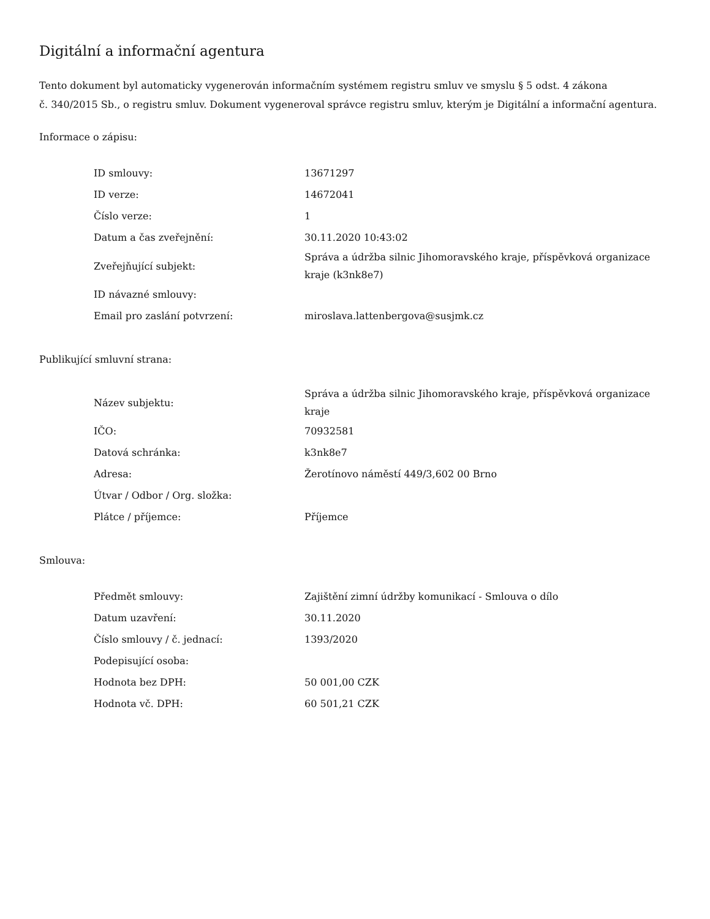Digitální a informační agentura
Tento dokument byl automaticky vygenerován informačním systémem registru smluv ve smyslu § 5 odst. 4 zákona
č. 340/2015 Sb., o registru smluv. Dokument vygeneroval správce registru smluv, kterým je Digitální a informační agentura.
Informace o zápisu:
| ID smlouvy: | 13671297 |
| ID verze: | 14672041 |
| Číslo verze: | 1 |
| Datum a čas zveřejnění: | 30.11.2020 10:43:02 |
| Zveřejňující subjekt: | Správa a údržba silnic Jihomoravského kraje, příspěvková organizace kraje (k3nk8e7) |
| ID návazné smlouvy: | |
| Email pro zaslání potvrzení: | miroslava.lattenbergova@susjmk.cz |
Publikující smluvní strana:
| Název subjektu: | Správa a údržba silnic Jihomoravského kraje, příspěvková organizace kraje |
| IČO: | 70932581 |
| Datová schránka: | k3nk8e7 |
| Adresa: | Žerotínovo náměstí 449/3,602 00 Brno |
| Útvar / Odbor / Org. složka: | |
| Plátce / příjemce: | Příjemce |
Smlouva:
| Předmět smlouvy: | Zajištění zimní údržby komunikací - Smlouva o dílo |
| Datum uzavření: | 30.11.2020 |
| Číslo smlouvy / č. jednací: | 1393/2020 |
| Podepisující osoba: | |
| Hodnota bez DPH: | 50 001,00 CZK |
| Hodnota vč. DPH: | 60 501,21 CZK |